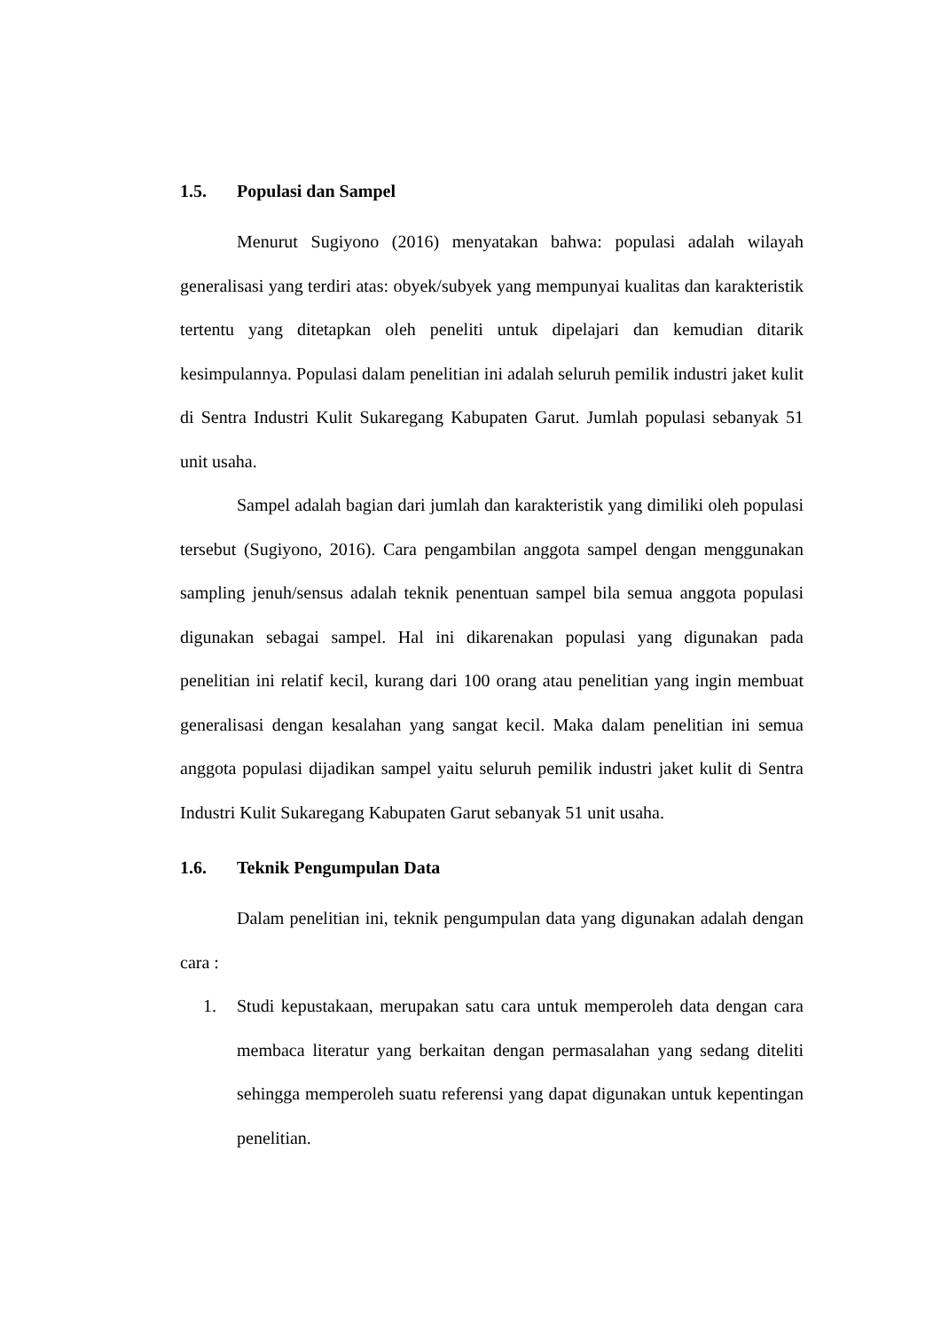1.5. Populasi dan Sampel
Menurut Sugiyono (2016) menyatakan bahwa: populasi adalah wilayah generalisasi yang terdiri atas: obyek/subyek yang mempunyai kualitas dan karakteristik tertentu yang ditetapkan oleh peneliti untuk dipelajari dan kemudian ditarik kesimpulannya. Populasi dalam penelitian ini adalah seluruh pemilik industri jaket kulit di Sentra Industri Kulit Sukaregang Kabupaten Garut. Jumlah populasi sebanyak 51 unit usaha.
Sampel adalah bagian dari jumlah dan karakteristik yang dimiliki oleh populasi tersebut (Sugiyono, 2016). Cara pengambilan anggota sampel dengan menggunakan sampling jenuh/sensus adalah teknik penentuan sampel bila semua anggota populasi digunakan sebagai sampel. Hal ini dikarenakan populasi yang digunakan pada penelitian ini relatif kecil, kurang dari 100 orang atau penelitian yang ingin membuat generalisasi dengan kesalahan yang sangat kecil. Maka dalam penelitian ini semua anggota populasi dijadikan sampel yaitu seluruh pemilik industri jaket kulit di Sentra Industri Kulit Sukaregang Kabupaten Garut sebanyak 51 unit usaha.
1.6. Teknik Pengumpulan Data
Dalam penelitian ini, teknik pengumpulan data yang digunakan adalah dengan cara :
1. Studi kepustakaan, merupakan satu cara untuk memperoleh data dengan cara membaca literatur yang berkaitan dengan permasalahan yang sedang diteliti sehingga memperoleh suatu referensi yang dapat digunakan untuk kepentingan penelitian.